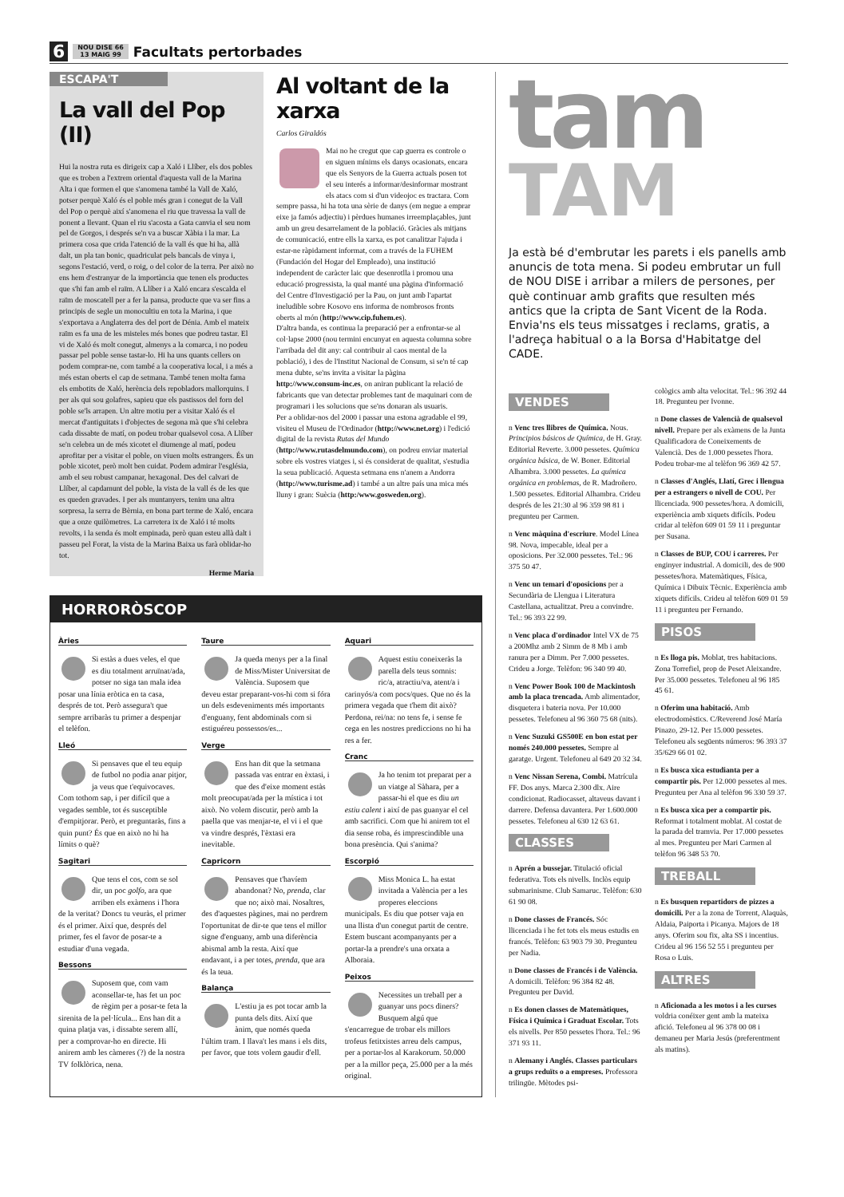6 NOU DISE 66
13 MAIG 99 Facultats pertorbades
ESCAPA'T
La vall del Pop (II)
Hui la nostra ruta es dirigeix cap a Xaló i Llíber, els dos pobles que es troben a l'extrem oriental d'aquesta vall de la Marina Alta i que formen el que s'anomena també la Vall de Xaló, potser perquè Xaló és el poble més gran i conegut de la Vall del Pop o perquè així s'anomena el riu que travessa la vall de ponent a llevant. Quan el riu s'acosta a Gata canvia el seu nom pel de Gorgos, i després se'n va a buscar Xàbia i la mar. La primera cosa que crida l'atenció de la vall és que hi ha, allà dalt, un pla tan bonic, quadriculat pels bancals de vinya i, segons l'estació, verd, o roig, o del color de la terra. Per això no ens hem d'estranyar de la importància que tenen els productes que s'hi fan amb el raïm. A Llíber i a Xaló encara s'escalda el raïm de moscatell per a fer la pansa, producte que va ser fins a principis de segle un monocultiu en tota la Marina, i que s'exportava a Anglaterra des del port de Dénia. Amb el mateix raïm es fa una de les misteles més bones que podreu tastar. El vi de Xaló és molt conegut, almenys a la comarca, i no podeu passar pel poble sense tastar-lo. Hi ha uns quants cellers on podem comprar-ne, com també a la cooperativa local, i a més a més estan oberts el cap de setmana. També tenen molta fama els embotits de Xaló, herència dels repobladors mallorquins. I per als qui sou golafres, sapieu que els pastissos del forn del poble se'ls arrapen. Un altre motiu per a visitar Xaló és el mercat d'antiguitats i d'objectes de segona mà que s'hi celebra cada dissabte de matí, on podeu trobar qualsevol cosa. A Llíber se'n celebra un de més xicotet el diumenge al matí, podeu aprofitar per a visitar el poble, on viuen molts estrangers. És un poble xicotet, però molt ben cuidat. Podem admirar l'església, amb el seu robust campanar, hexagonal. Des del calvari de Llíber, al capdamunt del poble, la vista de la vall és de les que es queden gravades. I per als muntanyers, tenim una altra sorpresa, la serra de Bèrnia, en bona part terme de Xaló, encara que a onze quilòmetres. La carretera ix de Xaló i té molts revolts, i la senda és molt empinada, però quan esteu allà dalt i passeu pel Forat, la vista de la Marina Baixa us farà oblidar-ho tot.
Herme Maria
Al voltant de la xarxa
Carlos Giraldós
Mai no he cregut que cap guerra es controle o en siguen mínims els danys ocasionats, encara que els Senyors de la Guerra actuals posen tot el seu interés a informar/desinformar mostrant els atacs com si d'un videojoc es tractara. Com sempre passa, hi ha tota una sèrie de danys (em negue a emprar eixe ja famós adjectiu) i pèrdues humanes irreemplaçables, junt amb un greu desarrelament de la població. Gràcies als mitjans de comunicació, entre ells la xarxa, es pot canalitzar l'ajuda i estar-ne ràpidament informat, com a través de la FUHEM (Fundación del Hogar del Empleado), una institució independent de caràcter laic que desenrotlla i promou una educació progressista, la qual manté una pàgina d'informació del Centre d'Investigació per la Pau, on junt amb l'apartat ineludible sobre Kosovo ens informa de nombrosos fronts oberts al món (http://www.cip.fuhem.es).
D'altra banda, es continua la preparació per a enfrontar-se al col·lapse 2000 (nou termini encunyat en aquesta columna sobre l'arribada del dit any: cal contribuir al caos mental de la població), i des de l'Institut Nacional de Consum, si se'n té cap mena dubte, se'ns invita a visitar la pàgina http://www.consum-inc.es, on aniran publicant la relació de fabricants que van detectar problemes tant de maquinari com de programari i les solucions que se'ns donaran als usuaris.
Per a oblidar-nos del 2000 i passar una estona agradable el 99, visiteu el Museu de l'Ordinador (http://www.net.org) i l'edició digital de la revista Rutas del Mundo (http://www.rutasdelmundo.com), on podreu enviar material sobre els vostres viatges i, si és considerat de qualitat, s'estudia la seua publicació. Aquesta setmana ens n'anem a Andorra (http://www.turisme.ad) i també a un altre país una mica més lluny i gran: Suècia (http:/www.gosweden.org).
HORRORÒSCOP
Àries
Si estàs a dues veles, el que es diu totalment arruïnat/ada, potser no siga tan mala idea posar una línia eròtica en ta casa, després de tot. Però assegura't que sempre arribaràs tu primer a despenjar el telèfon.
Lleó
Si pensaves que el teu equip de futbol no podia anar pitjor, ja veus que t'equivocaves. Com tothom sap, i per difícil que a vegades semble, tot és susceptible d'empitjorar. Però, et preguntaràs, fins a quin punt? És que en això no hi ha límits o què?
Sagitari
Que tens el cos, com se sol dir, un poc golfo, ara que arriben els exàmens i l'hora de la veritat? Doncs tu veuràs, el primer és el primer. Així que, després del primer, fes el favor de posar-te a estudiar d'una vegada.
Bessons
Suposem que, com vam aconsellar-te, has fet un poc de règim per a posar-te feta la sirenita de la pel·lícula... Ens han dit a quina platja vas, i dissabte serem allí, per a comprovar-ho en directe. Hi anirem amb les càmeres (?) de la nostra TV folklòrica, nena.
Taure
Ja queda menys per a la final de Miss/Mister Universitat de València. Suposem que deveu estar preparant-vos-hi com si fóra un dels esdeveniments més importants d'enguany, fent abdominals com si estiguéreu possessos/es...
Verge
Ens han dit que la setmana passada vas entrar en èxtasi, i que des d'eixe moment estàs molt preocupat/ada per la mística i tot això. No volem discutir, però amb la paella que vas menjar-te, el vi i el que va vindre després, l'èxtasi era inevitable.
Capricorn
Pensaves que t'havíem abandonat? No, prenda, clar que no; això mai. Nosaltres, des d'aquestes pàgines, mai no perdrem l'oportunitat de dir-te que tens el millor signe d'enguany, amb una diferència abismal amb la resta. Així que endavant, i a per totes, prenda, que ara és la teua.
Balança
L'estiu ja es pot tocar amb la punta dels dits. Així que ànim, que només queda l'últim tram. I llava't les mans i els dits, per favor, que tots volem gaudir d'ell.
Aquari
Aquest estiu coneixeràs la parella dels teus somnis: ric/a, atractiu/va, atent/a i carinyós/a com pocs/ques. Que no és la primera vegada que t'hem dit això? Perdona, rei/na: no tens fe, i sense fe cega en les nostres prediccions no hi ha res a fer.
Cranc
Ja ho tenim tot preparat per a un viatge al Sàhara, per a passar-hi el que es diu un estiu calent i així de pas guanyar el cel amb sacrifici. Com que hi anirem tot el dia sense roba, és imprescindible una bona presència. Qui s'anima?
Escorpió
Miss Monica L. ha estat invitada a València per a les properes eleccions municipals. Es diu que potser vaja en una llista d'un conegut partit de centre. Estem buscant acompanyants per a portar-la a prendre's una orxata a Alboraia.
Peixos
Necessites un treball per a guanyar uns pocs diners? Busquem algú que s'encarregue de trobar els millors trofeus fetitxistes arreu dels campus, per a portar-los al Karakorum. 50.000 per a la millor peça, 25.000 per a la més original.
tam
TAM
Ja està bé d'embrutar les parets i els panells amb anuncis de tota mena. Si podeu embrutar un full de NOU DISE i arribar a milers de persones, per què continuar amb grafits que resulten més antics que la cripta de Sant Vicent de la Roda. Envia'ns els teus missatges i reclams, gratis, a l'adreça habitual o a la Borsa d'Habitatge del CADE.
VENDES
n Venc tres llibres de Química. Nous. Principios básicos de Química, de H. Gray. Editorial Reverte. 3.000 pessetes. Química orgánica básica, de W. Boner. Editorial Alhambra. 3.000 pessetes. La química orgánica en problemas, de R. Madroñero. 1.500 pessetes. Editorial Alhambra. Crideu després de les 21:30 al 96 359 98 81 i pregunteu per Carmen.
n Venc màquina d'escriure. Model Línea 98. Nova, impecable, ideal per a oposicions. Per 32.000 pessetes. Tel.: 96 375 50 47.
n Venc un temari d'oposicions per a Secundària de Llengua i Literatura Castellana, actualitzat. Preu a convindre. Tel.: 96 393 22 99.
n Venc placa d'ordinador Intel VX de 75 a 200Mhz amb 2 Simm de 8 Mb i amb ranura per a Dimm. Per 7.000 pessetes. Crideu a Jorge. Telèfon: 96 340 99 40.
n Venc Power Book 100 de Mackintosh amb la placa trencada. Amb alimentador, disquetera i bateria nova. Per 10.000 pessetes. Telefoneu al 96 360 75 68 (nits).
n Venc Suzuki GS500E en bon estat per només 240.000 pessetes. Sempre al garatge. Urgent. Telefoneu al 649 20 32 34.
n Venc Nissan Serena, Combi. Matrícula FF. Dos anys. Marca 2.300 dlx. Aire condicionat. Radiocasset, altaveus davant i darrere. Defensa davantera. Per 1.600.000 pessetes. Telefoneu al 630 12 63 61.
CLASSES
n Aprén a bussejar. Titulació oficial federativa. Tots els nivells. Inclòs equip submarinisme. Club Samaruc. Telèfon: 630 61 90 08.
n Done classes de Francés. Sóc llicenciada i he fet tots els meus estudis en francés. Telèfon: 63 903 79 30. Pregunteu per Nadia.
n Done classes de Francés i de València. A domicili. Telèfon: 96 384 82 48. Pregunteu per David.
n Es donen classes de Matemàtiques, Física i Química i Graduat Escolar. Tots els nivells. Per 850 pessetes l'hora. Tel.: 96 371 93 11.
n Alemany i Anglés. Classes particulars a grups reduïts o a empreses. Professora trilingüe. Mètodes psi-
cològics amb alta velocitat. Tel.: 96 392 44 18. Pregunteu per Ivonne.
n Done classes de Valencià de qualsevol nivell. Prepare per als exàmens de la Junta Qualificadora de Coneixements de Valencià. Des de 1.000 pessetes l'hora. Podeu trobar-me al telèfon 96 369 42 57.
n Classes d'Anglés, Llatí, Grec i llengua per a estrangers o nivell de COU. Per llicenciada. 900 pessetes/hora. A domicili, experiència amb xiquets difícils. Podeu cridar al telèfon 609 01 59 11 i preguntar per Susana.
n Classes de BUP, COU i carreres. Per enginyer industrial. A domicili, des de 900 pessetes/hora. Matemàtiques, Física, Química i Dibuix Tècnic. Experiència amb xiquets difícils. Crideu al telèfon 609 01 59 11 i pregunteu per Fernando.
PISOS
n Es lloga pis. Moblat, tres habitacions. Zona Torrefiel, prop de Peset Aleixandre. Per 35.000 pessetes. Telefoneu al 96 185 45 61.
n Oferim una habitació. Amb electrodomèstics. C/Reverend José María Pinazo, 29-12. Per 15.000 pessetes. Telefoneu als següents números: 96 393 37 35/629 66 01 02.
n Es busca xica estudianta per a compartir pis. Per 12.000 pessetes al mes. Pregunteu per Ana al telèfon 96 330 59 37.
n Es busca xica per a compartir pis. Reformat i totalment moblat. Al costat de la parada del tramvia. Per 17.000 pessetes al mes. Pregunteu per Mari Carmen al telèfon 96 348 53 70.
TREBALL
n Es busquen repartidors de pizzes a domicili. Per a la zona de Torrent, Alaquàs, Aldaia, Paiporta i Picanya. Majors de 18 anys. Oferim sou fix, alta SS i incentius. Crideu al 96 156 52 55 i pregunteu per Rosa o Luis.
ALTRES
n Aficionada a les motos i a les curses voldria conéixer gent amb la mateixa afició. Telefoneu al 96 378 00 08 i demaneu per Maria Jesús (preferentment als matins).